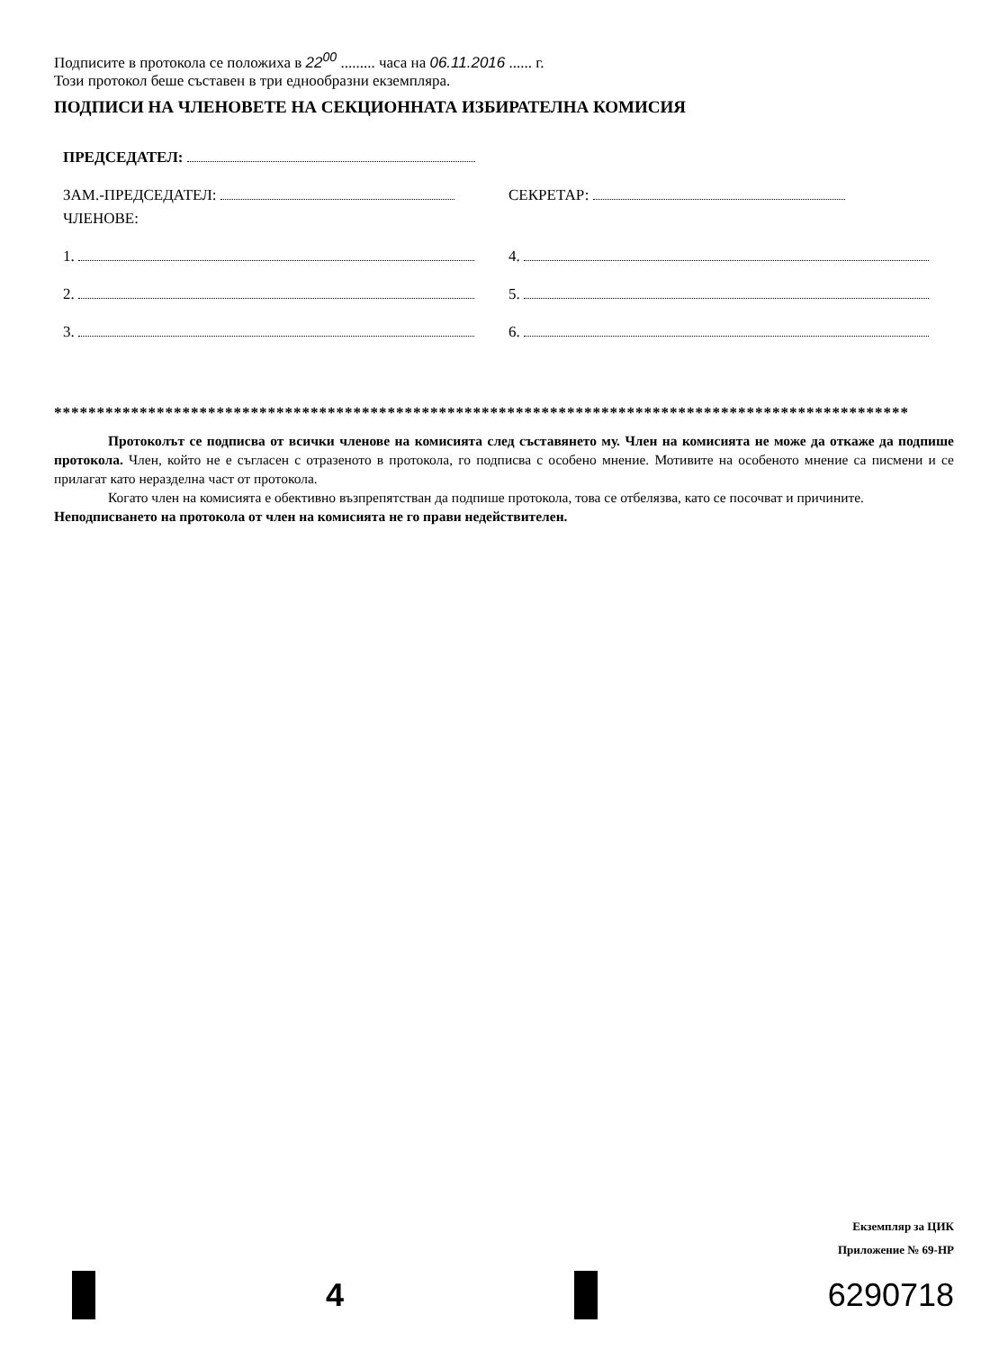Подписите в протокола се положиха в 22<sup>00</sup> ......... часа на 06.11.2016 ...... г.
Този протокол беше съставен в три еднообразни екземпляра.
ПОДПИСИ НА ЧЛЕНОВЕТЕ НА СЕКЦИОННАТА ИЗБИРАТЕЛНА КОМИСИЯ
ПРЕДСЕДАТЕЛ:
ЗАМ.-ПРЕДСЕДАТЕЛ: СЕКРЕТАР:
ЧЛЕНОВЕ:
1. 4.
2. 5.
3. 6.
****************************************************************************************************
Протоколът се подписва от всички членове на комисията след съставянето му. Член на комисията не може да откаже да подпише протокола. Член, който не е съгласен с отразеното в протокола, го подписва с особено мнение. Мотивите на особеното мнение са писмени и се прилагат като неразделна част от протокола.
Когато член на комисията е обективно възпрепятстван да подпише протокола, това се отбелязва, като се посочват и причините.
Неподписването на протокола от член на комисията не го прави недействителен.
Екземпляр за ЦИК
Приложение № 69-НР
4 6290718